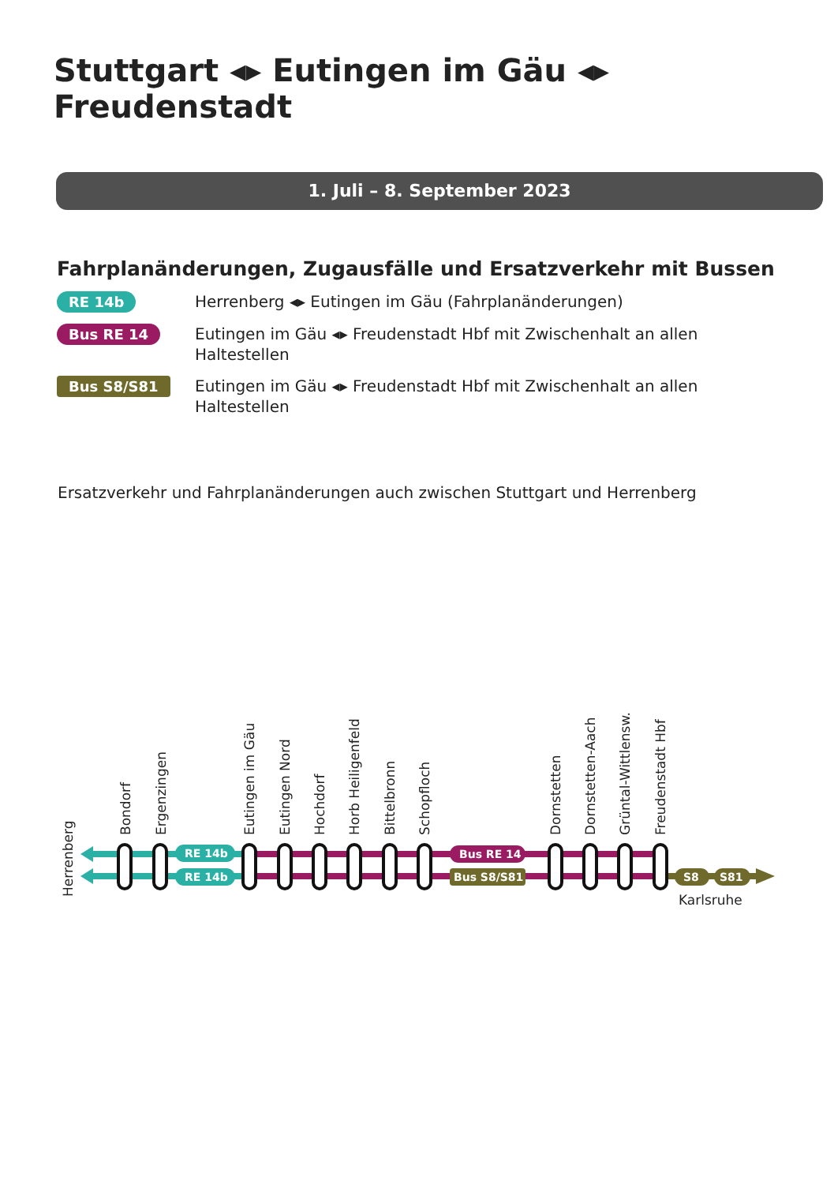Stuttgart ◂▸ Eutingen im Gäu ◂▸ Freudenstadt
1. Juli – 8. September 2023
Fahrplanänderungen, Zugausfälle und Ersatzverkehr mit Bussen
RE 14b
Herrenberg ◂▸ Eutingen im Gäu (Fahrplanänderungen)
Bus RE 14
Eutingen im Gäu ◂▸ Freudenstadt Hbf mit Zwischenhalt an allen Haltestellen
Bus S8/S81
Eutingen im Gäu ◂▸ Freudenstadt Hbf mit Zwischenhalt an allen Haltestellen
Ersatzverkehr und Fahrplanänderungen auch zwischen Stuttgart und Herrenberg
Herrenberg
Bondorf
Ergenzingen
Eutingen im Gäu
Eutingen Nord
Hochdorf
Horb Heiligenfeld
Bittelbronn
Schopfloch
Dornstetten
Dornstetten-Aach
Grüntal-Wittlensw.
Freudenstadt Hbf
Karlsruhe
RE 14b
RE 14b
Bus RE 14
Bus S8/S81
S8
S81